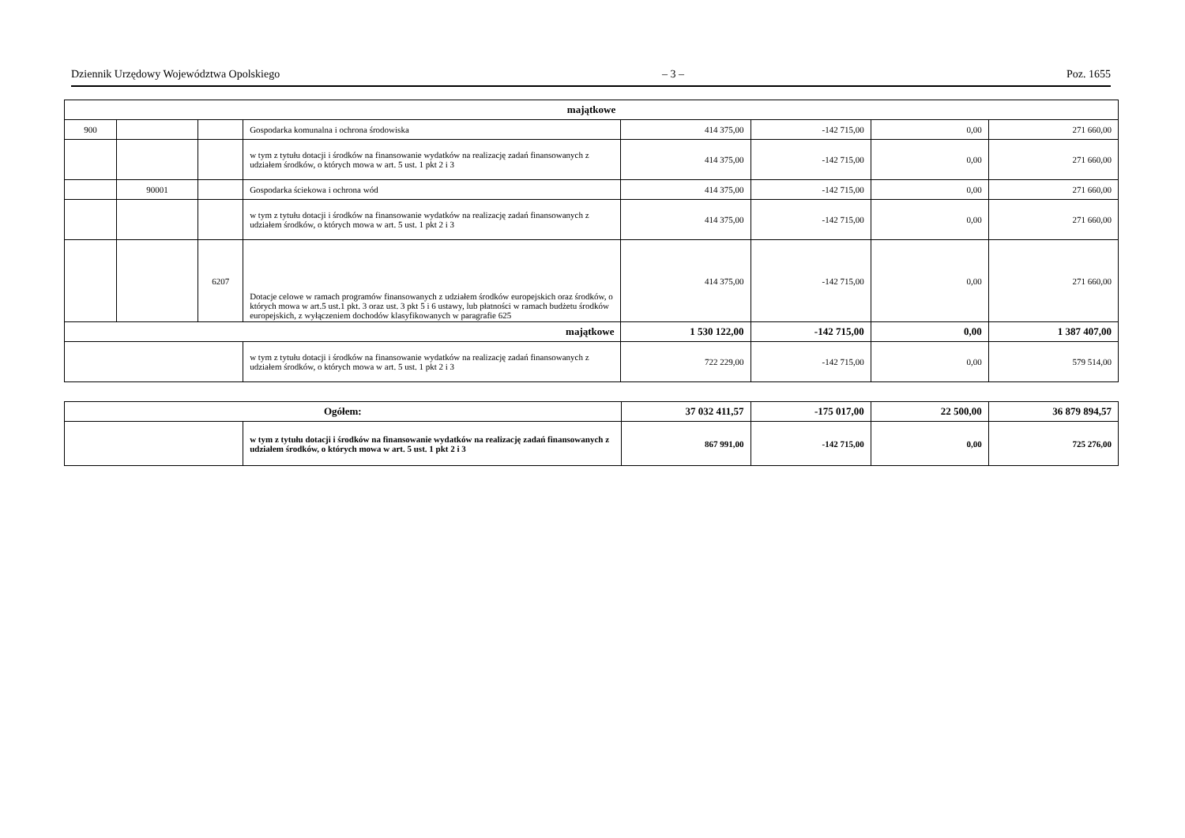Dziennik Urzędowy Województwa Opolskiego – 3 – Poz. 1655
| majątkowe | | | | | | | |
| --- | --- | --- | --- | --- | --- | --- | --- |
| 900 | | | Gospodarka komunalna i ochrona środowiska | 414 375,00 | -142 715,00 | 0,00 | 271 660,00 |
| | | | w tym z tytułu dotacji i środków na finansowanie wydatków na realizację zadań finansowanych z udziałem środków, o których mowa w art. 5 ust. 1 pkt 2 i 3 | 414 375,00 | -142 715,00 | 0,00 | 271 660,00 |
| | 90001 | | Gospodarka ściekowa i ochrona wód | 414 375,00 | -142 715,00 | 0,00 | 271 660,00 |
| | | | w tym z tytułu dotacji i środków na finansowanie wydatków na realizację zadań finansowanych z udziałem środków, o których mowa w art. 5 ust. 1 pkt 2 i 3 | 414 375,00 | -142 715,00 | 0,00 | 271 660,00 |
| | | 6207 | Dotacje celowe w ramach programów finansowanych z udziałem środków europejskich oraz środków, o których mowa w art.5 ust.1 pkt. 3 oraz ust. 3 pkt 5 i 6 ustawy, lub płatności w ramach budżetu środków europejskich, z wyłączeniem dochodów klasyfikowanych w paragrafie 625 | 414 375,00 | -142 715,00 | 0,00 | 271 660,00 |
| majątkowe | | | | 1 530 122,00 | -142 715,00 | 0,00 | 1 387 407,00 |
| | | | w tym z tytułu dotacji i środków na finansowanie wydatków na realizację zadań finansowanych z udziałem środków, o których mowa w art. 5 ust. 1 pkt 2 i 3 | 722 229,00 | -142 715,00 | 0,00 | 579 514,00 |
| Ogółem: | | 37 032 411,57 | -175 017,00 | 22 500,00 | 36 879 894,57 |
| | w tym z tytułu dotacji i środków na finansowanie wydatków na realizację zadań finansowanych z udziałem środków, o których mowa w art. 5 ust. 1 pkt 2 i 3 | 867 991,00 | -142 715,00 | 0,00 | 725 276,00 |